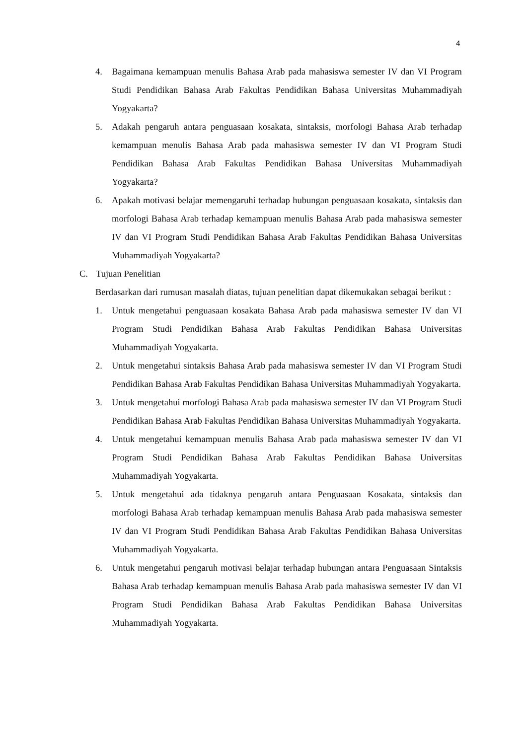4
4. Bagaimana kemampuan menulis Bahasa Arab pada mahasiswa semester IV dan VI Program Studi Pendidikan Bahasa Arab Fakultas Pendidikan Bahasa Universitas Muhammadiyah Yogyakarta?
5. Adakah pengaruh antara penguasaan kosakata, sintaksis, morfologi Bahasa Arab terhadap kemampuan menulis Bahasa Arab pada mahasiswa semester IV dan VI Program Studi Pendidikan Bahasa Arab Fakultas Pendidikan Bahasa Universitas Muhammadiyah Yogyakarta?
6. Apakah motivasi belajar memengaruhi terhadap hubungan penguasaan kosakata, sintaksis dan morfologi Bahasa Arab terhadap kemampuan menulis Bahasa Arab pada mahasiswa semester IV dan VI Program Studi Pendidikan Bahasa Arab Fakultas Pendidikan Bahasa Universitas Muhammadiyah Yogyakarta?
C. Tujuan Penelitian
Berdasarkan dari rumusan masalah diatas, tujuan penelitian dapat dikemukakan sebagai berikut :
1. Untuk mengetahui penguasaan kosakata Bahasa Arab pada mahasiswa semester IV dan VI Program Studi Pendidikan Bahasa Arab Fakultas Pendidikan Bahasa Universitas Muhammadiyah Yogyakarta.
2. Untuk mengetahui sintaksis Bahasa Arab pada mahasiswa semester IV dan VI Program Studi Pendidikan Bahasa Arab Fakultas Pendidikan Bahasa Universitas Muhammadiyah Yogyakarta.
3. Untuk mengetahui morfologi Bahasa Arab pada mahasiswa semester IV dan VI Program Studi Pendidikan Bahasa Arab Fakultas Pendidikan Bahasa Universitas Muhammadiyah Yogyakarta.
4. Untuk mengetahui kemampuan menulis Bahasa Arab pada mahasiswa semester IV dan VI Program Studi Pendidikan Bahasa Arab Fakultas Pendidikan Bahasa Universitas Muhammadiyah Yogyakarta.
5. Untuk mengetahui ada tidaknya pengaruh antara Penguasaan Kosakata, sintaksis dan morfologi Bahasa Arab terhadap kemampuan menulis Bahasa Arab pada mahasiswa semester IV dan VI Program Studi Pendidikan Bahasa Arab Fakultas Pendidikan Bahasa Universitas Muhammadiyah Yogyakarta.
6. Untuk mengetahui pengaruh motivasi belajar terhadap hubungan antara Penguasaan Sintaksis Bahasa Arab terhadap kemampuan menulis Bahasa Arab pada mahasiswa semester IV dan VI Program Studi Pendidikan Bahasa Arab Fakultas Pendidikan Bahasa Universitas Muhammadiyah Yogyakarta.